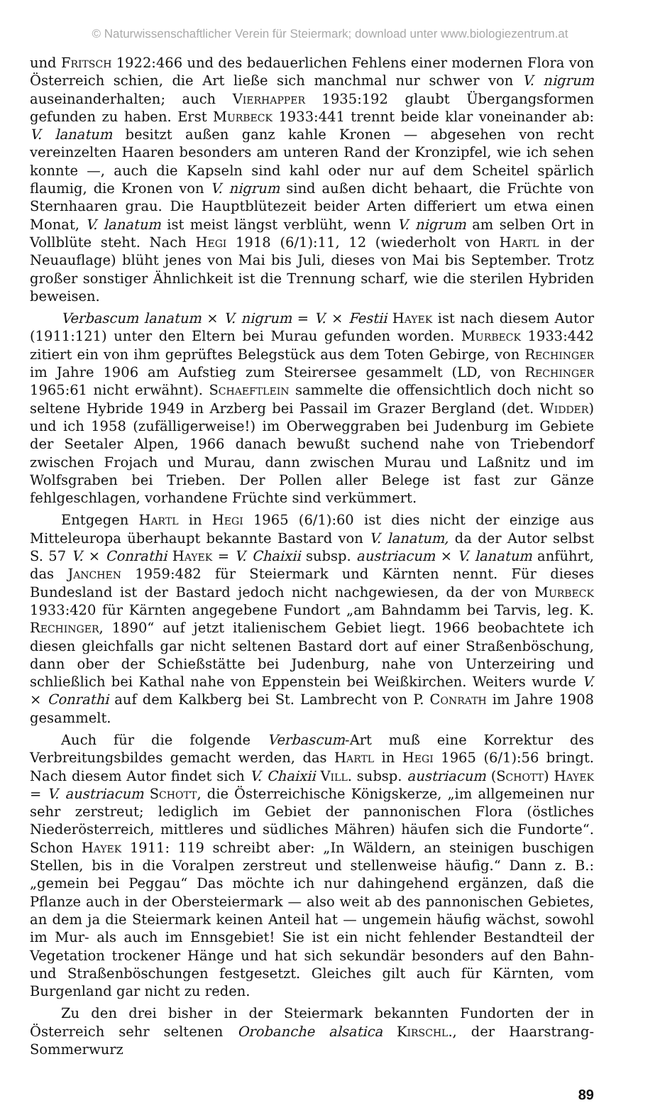© Naturwissenschaftlicher Verein für Steiermark; download unter www.biologiezentrum.at
und Fritsch 1922:466 und des bedauerlichen Fehlens einer modernen Flora von Österreich schien, die Art ließe sich manchmal nur schwer von V. nigrum auseinanderhalten; auch Vierhapper 1935:192 glaubt Übergangsformen gefunden zu haben. Erst Murbeck 1933:441 trennt beide klar voneinander ab: V. lanatum besitzt außen ganz kahle Kronen — abgesehen von recht vereinzelten Haaren besonders am unteren Rand der Kronzipfel, wie ich sehen konnte —, auch die Kapseln sind kahl oder nur auf dem Scheitel spärlich flaumig, die Kronen von V. nigrum sind außen dicht behaart, die Früchte von Sternhaaren grau. Die Hauptblütezeit beider Arten differiert um etwa einen Monat, V. lanatum ist meist längst verblüht, wenn V. nigrum am selben Ort in Vollblüte steht. Nach Hegi 1918 (6/1):11, 12 (wiederholt von Hartl in der Neuauflage) blüht jenes von Mai bis Juli, dieses von Mai bis September. Trotz großer sonstiger Ähnlichkeit ist die Trennung scharf, wie die sterilen Hybriden beweisen.
Verbascum lanatum × V. nigrum = V. × Festii Hayek ist nach diesem Autor (1911:121) unter den Eltern bei Murau gefunden worden. Murbeck 1933:442 zitiert ein von ihm geprüftes Belegstück aus dem Toten Gebirge, von Rechinger im Jahre 1906 am Aufstieg zum Steirersee gesammelt (LD, von Rechinger 1965:61 nicht erwähnt). Schaeftlein sammelte die offensichtlich doch nicht so seltene Hybride 1949 in Arzberg bei Passail im Grazer Bergland (det. Widder) und ich 1958 (zufälligerweise!) im Oberweggraben bei Judenburg im Gebiete der Seetaler Alpen, 1966 danach bewußt suchend nahe von Triebendorf zwischen Frojach und Murau, dann zwischen Murau und Laßnitz und im Wolfsgraben bei Trieben. Der Pollen aller Belege ist fast zur Gänze fehlgeschlagen, vorhandene Früchte sind verkümmert.
Entgegen Hartl in Hegi 1965 (6/1):60 ist dies nicht der einzige aus Mitteleuropa überhaupt bekannte Bastard von V. lanatum, da der Autor selbst S. 57 V. × Conrathi Hayek = V. Chaixii subsp. austriacum × V. lanatum anführt, das Janchen 1959:482 für Steiermark und Kärnten nennt. Für dieses Bundesland ist der Bastard jedoch nicht nachgewiesen, da der von Murbeck 1933:420 für Kärnten angegebene Fundort „am Bahndamm bei Tarvis, leg. K. Rechinger, 1890“ auf jetzt italienischem Gebiet liegt. 1966 beobachtete ich diesen gleichfalls gar nicht seltenen Bastard dort auf einer Straßenböschung, dann ober der Schießstätte bei Judenburg, nahe von Unterzeiring und schließlich bei Kathal nahe von Eppenstein bei Weißkirchen. Weiters wurde V. × Conrathi auf dem Kalkberg bei St. Lambrecht von P. Conrath im Jahre 1908 gesammelt.
Auch für die folgende Verbascum-Art muß eine Korrektur des Verbreitungsbildes gemacht werden, das Hartl in Hegi 1965 (6/1):56 bringt. Nach diesem Autor findet sich V. Chaixii Vill. subsp. austriacum (Schott) Hayek = V. austriacum Schott, die Österreichische Königskerze, „im allgemeinen nur sehr zerstreut; lediglich im Gebiet der pannonischen Flora (östliches Niederösterreich, mittleres und südliches Mähren) häufen sich die Fundorte“. Schon Hayek 1911: 119 schreibt aber: „In Wäldern, an steinigen buschigen Stellen, bis in die Voralpen zerstreut und stellenweise häufig.“ Dann z. B.: „gemein bei Peggau“ Das möchte ich nur dahingehend ergänzen, daß die Pflanze auch in der Obersteiermark — also weit ab des pannonischen Gebietes, an dem ja die Steiermark keinen Anteil hat — ungemein häufig wächst, sowohl im Mur- als auch im Ennsgebiet! Sie ist ein nicht fehlender Bestandteil der Vegetation trockener Hänge und hat sich sekundär besonders auf den Bahn- und Straßenböschungen festgesetzt. Gleiches gilt auch für Kärnten, vom Burgenland gar nicht zu reden.
Zu den drei bisher in der Steiermark bekannten Fundorten der in Österreich sehr seltenen Orobanche alsatica Kirschl., der Haarstrang-Sommerwurz
89